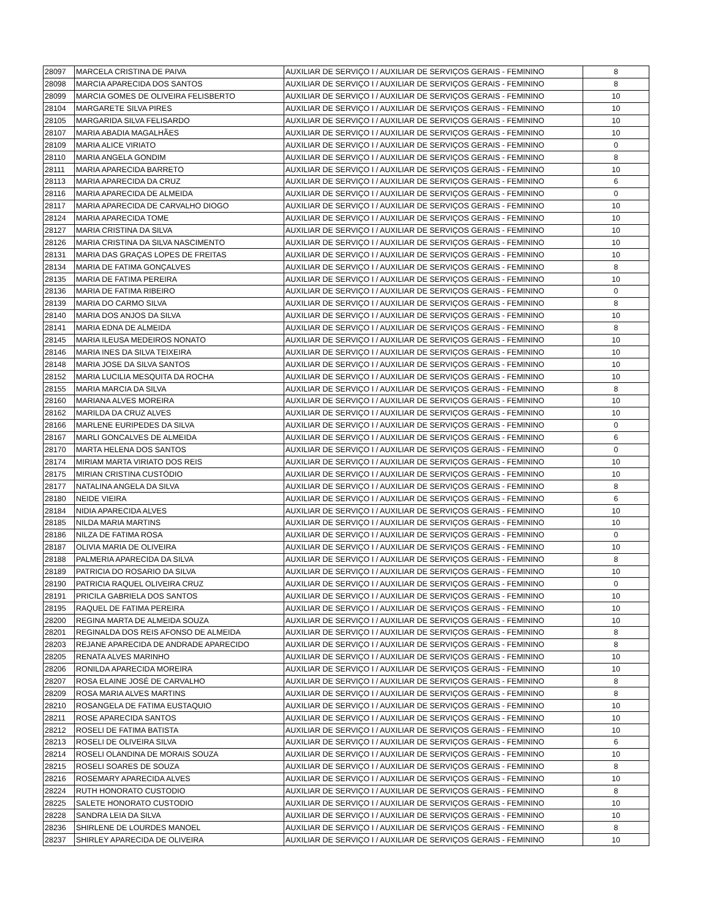| 28097 | MARCELA CRISTINA DE PAIVA | AUXILIAR DE SERVIÇO I / AUXILIAR DE SERVIÇOS GERAIS - FEMININO | 8 |
| 28098 | MARCIA APARECIDA DOS SANTOS | AUXILIAR DE SERVIÇO I / AUXILIAR DE SERVIÇOS GERAIS - FEMININO | 8 |
| 28099 | MARCIA GOMES DE OLIVEIRA FELISBERTO | AUXILIAR DE SERVIÇO I / AUXILIAR DE SERVIÇOS GERAIS - FEMININO | 10 |
| 28104 | MARGARETE SILVA PIRES | AUXILIAR DE SERVIÇO I / AUXILIAR DE SERVIÇOS GERAIS - FEMININO | 10 |
| 28105 | MARGARIDA SILVA FELISARDO | AUXILIAR DE SERVIÇO I / AUXILIAR DE SERVIÇOS GERAIS - FEMININO | 10 |
| 28107 | MARIA ABADIA MAGALHÃES | AUXILIAR DE SERVIÇO I / AUXILIAR DE SERVIÇOS GERAIS - FEMININO | 10 |
| 28109 | MARIA ALICE VIRIATO | AUXILIAR DE SERVIÇO I / AUXILIAR DE SERVIÇOS GERAIS - FEMININO | 0 |
| 28110 | MARIA ANGELA GONDIM | AUXILIAR DE SERVIÇO I / AUXILIAR DE SERVIÇOS GERAIS - FEMININO | 8 |
| 28111 | MARIA APARECIDA BARRETO | AUXILIAR DE SERVIÇO I / AUXILIAR DE SERVIÇOS GERAIS - FEMININO | 10 |
| 28113 | MARIA APARECIDA DA CRUZ | AUXILIAR DE SERVIÇO I / AUXILIAR DE SERVIÇOS GERAIS - FEMININO | 6 |
| 28116 | MARIA APARECIDA DE ALMEIDA | AUXILIAR DE SERVIÇO I / AUXILIAR DE SERVIÇOS GERAIS - FEMININO | 0 |
| 28117 | MARIA APARECIDA DE CARVALHO DIOGO | AUXILIAR DE SERVIÇO I / AUXILIAR DE SERVIÇOS GERAIS - FEMININO | 10 |
| 28124 | MARIA APARECIDA TOME | AUXILIAR DE SERVIÇO I / AUXILIAR DE SERVIÇOS GERAIS - FEMININO | 10 |
| 28127 | MARIA CRISTINA DA SILVA | AUXILIAR DE SERVIÇO I / AUXILIAR DE SERVIÇOS GERAIS - FEMININO | 10 |
| 28126 | MARIA CRISTINA DA SILVA NASCIMENTO | AUXILIAR DE SERVIÇO I / AUXILIAR DE SERVIÇOS GERAIS - FEMININO | 10 |
| 28131 | MARIA DAS GRAÇAS LOPES DE FREITAS | AUXILIAR DE SERVIÇO I / AUXILIAR DE SERVIÇOS GERAIS - FEMININO | 10 |
| 28134 | MARIA DE FATIMA GONÇALVES | AUXILIAR DE SERVIÇO I / AUXILIAR DE SERVIÇOS GERAIS - FEMININO | 8 |
| 28135 | MARIA DE FATIMA PEREIRA | AUXILIAR DE SERVIÇO I / AUXILIAR DE SERVIÇOS GERAIS - FEMININO | 10 |
| 28136 | MARIA DE FATIMA RIBEIRO | AUXILIAR DE SERVIÇO I / AUXILIAR DE SERVIÇOS GERAIS - FEMININO | 0 |
| 28139 | MARIA DO CARMO SILVA | AUXILIAR DE SERVIÇO I / AUXILIAR DE SERVIÇOS GERAIS - FEMININO | 8 |
| 28140 | MARIA DOS ANJOS DA SILVA | AUXILIAR DE SERVIÇO I / AUXILIAR DE SERVIÇOS GERAIS - FEMININO | 10 |
| 28141 | MARIA EDNA DE ALMEIDA | AUXILIAR DE SERVIÇO I / AUXILIAR DE SERVIÇOS GERAIS - FEMININO | 8 |
| 28145 | MARIA ILEUSA MEDEIROS NONATO | AUXILIAR DE SERVIÇO I / AUXILIAR DE SERVIÇOS GERAIS - FEMININO | 10 |
| 28146 | MARIA INES DA SILVA TEIXEIRA | AUXILIAR DE SERVIÇO I / AUXILIAR DE SERVIÇOS GERAIS - FEMININO | 10 |
| 28148 | MARIA JOSE DA SILVA SANTOS | AUXILIAR DE SERVIÇO I / AUXILIAR DE SERVIÇOS GERAIS - FEMININO | 10 |
| 28152 | MARIA LUCILIA MESQUITA DA ROCHA | AUXILIAR DE SERVIÇO I / AUXILIAR DE SERVIÇOS GERAIS - FEMININO | 10 |
| 28155 | MARIA MARCIA DA SILVA | AUXILIAR DE SERVIÇO I / AUXILIAR DE SERVIÇOS GERAIS - FEMININO | 8 |
| 28160 | MARIANA ALVES MOREIRA | AUXILIAR DE SERVIÇO I / AUXILIAR DE SERVIÇOS GERAIS - FEMININO | 10 |
| 28162 | MARILDA DA CRUZ ALVES | AUXILIAR DE SERVIÇO I / AUXILIAR DE SERVIÇOS GERAIS - FEMININO | 10 |
| 28166 | MARLENE EURIPEDES DA SILVA | AUXILIAR DE SERVIÇO I / AUXILIAR DE SERVIÇOS GERAIS - FEMININO | 0 |
| 28167 | MARLI GONCALVES DE ALMEIDA | AUXILIAR DE SERVIÇO I / AUXILIAR DE SERVIÇOS GERAIS - FEMININO | 6 |
| 28170 | MARTA HELENA DOS SANTOS | AUXILIAR DE SERVIÇO I / AUXILIAR DE SERVIÇOS GERAIS - FEMININO | 0 |
| 28174 | MIRIAM MARTA VIRIATO DOS REIS | AUXILIAR DE SERVIÇO I / AUXILIAR DE SERVIÇOS GERAIS - FEMININO | 10 |
| 28175 | MIRIAN CRISTINA CUSTÓDIO | AUXILIAR DE SERVIÇO I / AUXILIAR DE SERVIÇOS GERAIS - FEMININO | 10 |
| 28177 | NATALINA ANGELA DA SILVA | AUXILIAR DE SERVIÇO I / AUXILIAR DE SERVIÇOS GERAIS - FEMININO | 8 |
| 28180 | NEIDE VIEIRA | AUXILIAR DE SERVIÇO I / AUXILIAR DE SERVIÇOS GERAIS - FEMININO | 6 |
| 28184 | NIDIA APARECIDA ALVES | AUXILIAR DE SERVIÇO I / AUXILIAR DE SERVIÇOS GERAIS - FEMININO | 10 |
| 28185 | NILDA MARIA MARTINS | AUXILIAR DE SERVIÇO I / AUXILIAR DE SERVIÇOS GERAIS - FEMININO | 10 |
| 28186 | NILZA DE FATIMA ROSA | AUXILIAR DE SERVIÇO I / AUXILIAR DE SERVIÇOS GERAIS - FEMININO | 0 |
| 28187 | OLIVIA MARIA DE OLIVEIRA | AUXILIAR DE SERVIÇO I / AUXILIAR DE SERVIÇOS GERAIS - FEMININO | 10 |
| 28188 | PALMERIA APARECIDA DA SILVA | AUXILIAR DE SERVIÇO I / AUXILIAR DE SERVIÇOS GERAIS - FEMININO | 8 |
| 28189 | PATRICIA DO ROSARIO DA SILVA | AUXILIAR DE SERVIÇO I / AUXILIAR DE SERVIÇOS GERAIS - FEMININO | 10 |
| 28190 | PATRICIA RAQUEL OLIVEIRA CRUZ | AUXILIAR DE SERVIÇO I / AUXILIAR DE SERVIÇOS GERAIS - FEMININO | 0 |
| 28191 | PRICILA GABRIELA DOS SANTOS | AUXILIAR DE SERVIÇO I / AUXILIAR DE SERVIÇOS GERAIS - FEMININO | 10 |
| 28195 | RAQUEL DE FATIMA PEREIRA | AUXILIAR DE SERVIÇO I / AUXILIAR DE SERVIÇOS GERAIS - FEMININO | 10 |
| 28200 | REGINA MARTA DE ALMEIDA SOUZA | AUXILIAR DE SERVIÇO I / AUXILIAR DE SERVIÇOS GERAIS - FEMININO | 10 |
| 28201 | REGINALDA DOS REIS AFONSO DE ALMEIDA | AUXILIAR DE SERVIÇO I / AUXILIAR DE SERVIÇOS GERAIS - FEMININO | 8 |
| 28203 | REJANE APARECIDA DE ANDRADE APARECIDO | AUXILIAR DE SERVIÇO I / AUXILIAR DE SERVIÇOS GERAIS - FEMININO | 8 |
| 28205 | RENATA ALVES MARINHO | AUXILIAR DE SERVIÇO I / AUXILIAR DE SERVIÇOS GERAIS - FEMININO | 10 |
| 28206 | RONILDA APARECIDA MOREIRA | AUXILIAR DE SERVIÇO I / AUXILIAR DE SERVIÇOS GERAIS - FEMININO | 10 |
| 28207 | ROSA ELAINE JOSÉ DE CARVALHO | AUXILIAR DE SERVIÇO I / AUXILIAR DE SERVIÇOS GERAIS - FEMININO | 8 |
| 28209 | ROSA MARIA ALVES MARTINS | AUXILIAR DE SERVIÇO I / AUXILIAR DE SERVIÇOS GERAIS - FEMININO | 8 |
| 28210 | ROSANGELA DE FATIMA EUSTAQUIO | AUXILIAR DE SERVIÇO I / AUXILIAR DE SERVIÇOS GERAIS - FEMININO | 10 |
| 28211 | ROSE APARECIDA SANTOS | AUXILIAR DE SERVIÇO I / AUXILIAR DE SERVIÇOS GERAIS - FEMININO | 10 |
| 28212 | ROSELI DE FATIMA BATISTA | AUXILIAR DE SERVIÇO I / AUXILIAR DE SERVIÇOS GERAIS - FEMININO | 10 |
| 28213 | ROSELI DE OLIVEIRA SILVA | AUXILIAR DE SERVIÇO I / AUXILIAR DE SERVIÇOS GERAIS - FEMININO | 6 |
| 28214 | ROSELI OLANDINA DE MORAIS SOUZA | AUXILIAR DE SERVIÇO I / AUXILIAR DE SERVIÇOS GERAIS - FEMININO | 10 |
| 28215 | ROSELI SOARES DE SOUZA | AUXILIAR DE SERVIÇO I / AUXILIAR DE SERVIÇOS GERAIS - FEMININO | 8 |
| 28216 | ROSEMARY APARECIDA ALVES | AUXILIAR DE SERVIÇO I / AUXILIAR DE SERVIÇOS GERAIS - FEMININO | 10 |
| 28224 | RUTH HONORATO CUSTODIO | AUXILIAR DE SERVIÇO I / AUXILIAR DE SERVIÇOS GERAIS - FEMININO | 8 |
| 28225 | SALETE HONORATO CUSTODIO | AUXILIAR DE SERVIÇO I / AUXILIAR DE SERVIÇOS GERAIS - FEMININO | 10 |
| 28228 | SANDRA LEIA DA SILVA | AUXILIAR DE SERVIÇO I / AUXILIAR DE SERVIÇOS GERAIS - FEMININO | 10 |
| 28236 | SHIRLENE DE LOURDES MANOEL | AUXILIAR DE SERVIÇO I / AUXILIAR DE SERVIÇOS GERAIS - FEMININO | 8 |
| 28237 | SHIRLEY APARECIDA DE OLIVEIRA | AUXILIAR DE SERVIÇO I / AUXILIAR DE SERVIÇOS GERAIS - FEMININO | 10 |